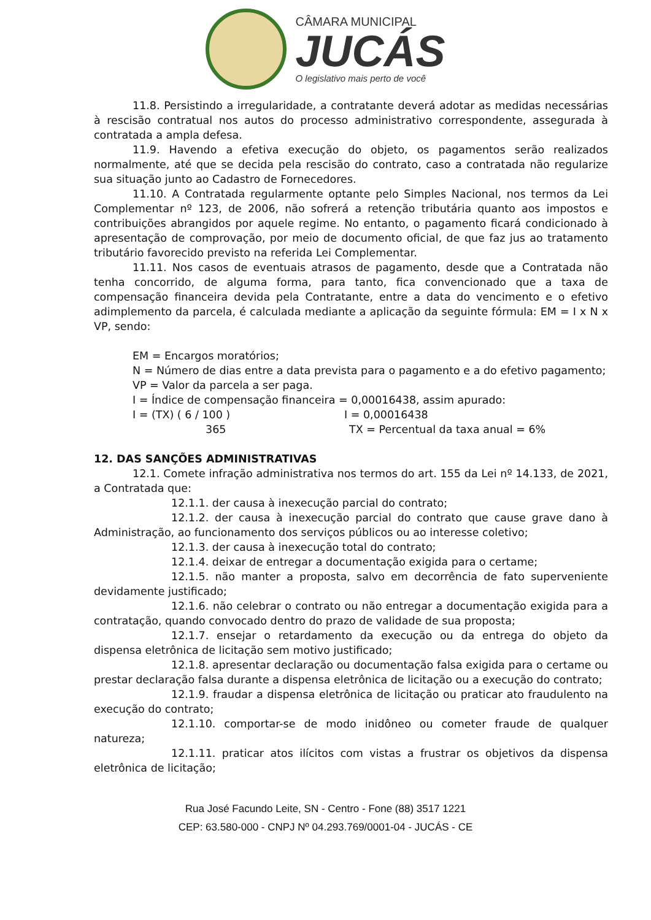CÂMARA MUNICIPAL
JUCÁS
O legislativo mais perto de você
11.8. Persistindo a irregularidade, a contratante deverá adotar as medidas necessárias à rescisão contratual nos autos do processo administrativo correspondente, assegurada à contratada a ampla defesa.
11.9. Havendo a efetiva execução do objeto, os pagamentos serão realizados normalmente, até que se decida pela rescisão do contrato, caso a contratada não regularize sua situação junto ao Cadastro de Fornecedores.
11.10. A Contratada regularmente optante pelo Simples Nacional, nos termos da Lei Complementar nº 123, de 2006, não sofrerá a retenção tributária quanto aos impostos e contribuições abrangidos por aquele regime. No entanto, o pagamento ficará condicionado à apresentação de comprovação, por meio de documento oficial, de que faz jus ao tratamento tributário favorecido previsto na referida Lei Complementar.
11.11. Nos casos de eventuais atrasos de pagamento, desde que a Contratada não tenha concorrido, de alguma forma, para tanto, fica convencionado que a taxa de compensação financeira devida pela Contratante, entre a data do vencimento e o efetivo adimplemento da parcela, é calculada mediante a aplicação da seguinte fórmula: EM = I x N x VP, sendo:
EM = Encargos moratórios;
N = Número de dias entre a data prevista para o pagamento e a do efetivo pagamento;
VP = Valor da parcela a ser paga.
I = Índice de compensação financeira = 0,00016438, assim apurado:
I = (TX) ( 6 / 100 ) I = 0,00016438
365 TX = Percentual da taxa anual = 6%
12. DAS SANÇÕES ADMINISTRATIVAS
12.1. Comete infração administrativa nos termos do art. 155 da Lei nº 14.133, de 2021, a Contratada que:
12.1.1. der causa à inexecução parcial do contrato;
12.1.2. der causa à inexecução parcial do contrato que cause grave dano à Administração, ao funcionamento dos serviços públicos ou ao interesse coletivo;
12.1.3. der causa à inexecução total do contrato;
12.1.4. deixar de entregar a documentação exigida para o certame;
12.1.5. não manter a proposta, salvo em decorrência de fato superveniente devidamente justificado;
12.1.6. não celebrar o contrato ou não entregar a documentação exigida para a contratação, quando convocado dentro do prazo de validade de sua proposta;
12.1.7. ensejar o retardamento da execução ou da entrega do objeto da dispensa eletrônica de licitação sem motivo justificado;
12.1.8. apresentar declaração ou documentação falsa exigida para o certame ou prestar declaração falsa durante a dispensa eletrônica de licitação ou a execução do contrato;
12.1.9. fraudar a dispensa eletrônica de licitação ou praticar ato fraudulento na execução do contrato;
12.1.10. comportar-se de modo inidôneo ou cometer fraude de qualquer natureza;
12.1.11. praticar atos ilícitos com vistas a frustrar os objetivos da dispensa eletrônica de licitação;
Rua José Facundo Leite, SN - Centro - Fone (88) 3517 1221
CEP: 63.580-000 - CNPJ Nº 04.293.769/0001-04 - JUCÁS - CE